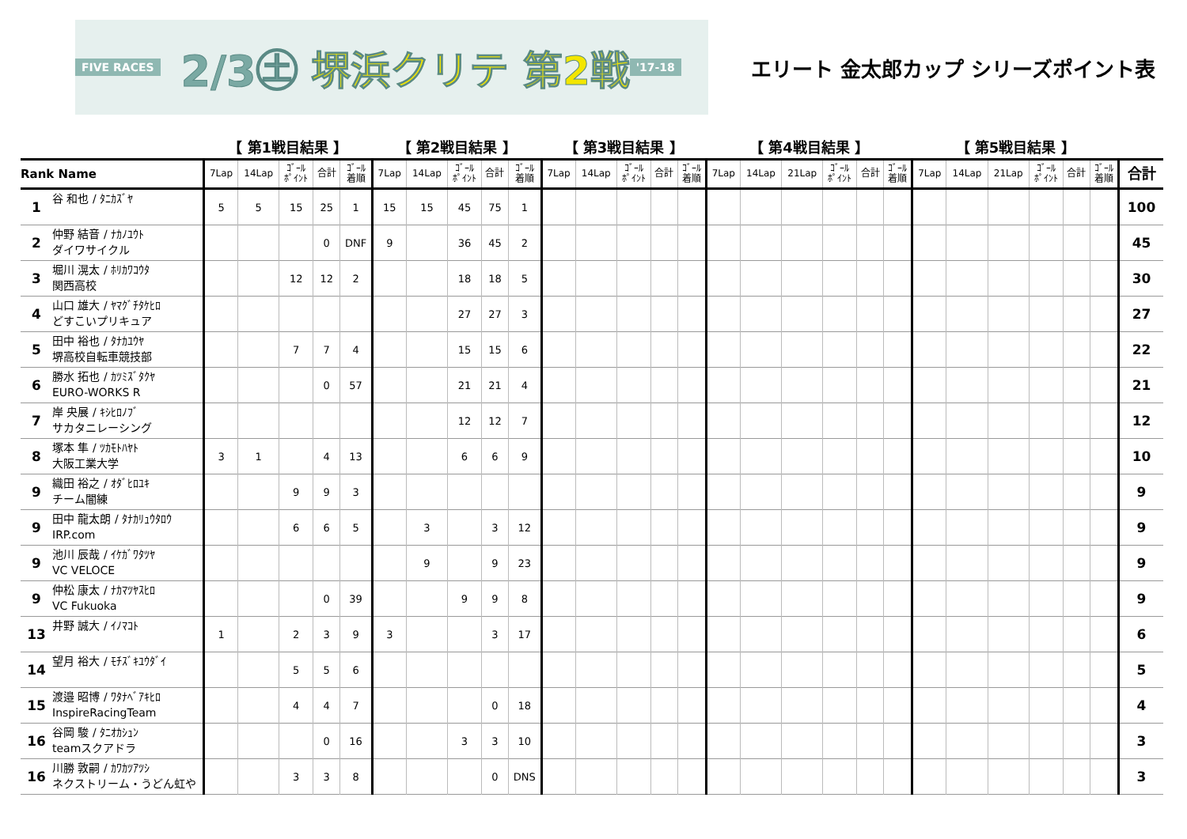FIVE RACES 2/3㊏ 堺浜クリテ 第2戦 '17-18
エリート 金太郎カップ シリーズポイント表
| | | 【 第1戦目結果 】 | | | | | 【 第2戦目結果 】 | | | | | 【 第3戦目結果 】 | | | | | 【 第4戦目結果 】 | | | | | | 【 第5戦目結果 】 | | | | | | |
| Rank Name | | 7Lap | 14Lap | ｺﾞｰﾙ ﾎﾟｲﾝﾄ | 合計 | ｺﾞｰﾙ 着順 | 7Lap | 14Lap | ｺﾞｰﾙ ﾎﾟｲﾝﾄ | 合計 | ｺﾞｰﾙ 着順 | 7Lap | 14Lap | ｺﾞｰﾙ ﾎﾟｲﾝﾄ | 合計 | ｺﾞｰﾙ 着順 | 7Lap | 14Lap | 21Lap | ｺﾞｰﾙ ﾎﾟｲﾝﾄ | 合計 | ｺﾞｰﾙ 着順 | 7Lap | 14Lap | 21Lap | ｺﾞｰﾙ ﾎﾟｲﾝﾄ | 合計 | ｺﾞｰﾙ 着順 | 合計 |
| 1 | 谷 和也 / ﾀﾆｶｽﾞﾔ | 5 | 5 | 15 | 25 | 1 | 15 | 15 | 45 | 75 | 1 | | | | | | | | | | | | | | | | | | 100 |
| 2 | 仲野 結音 / ﾅｶﾉﾕｳﾄ ダイワサイクル | | | | 0 | DNF | 9 | | 36 | 45 | 2 | | | | | | | | | | | | | | | | | | 45 |
| 3 | 堀川 滉太 / ﾎﾘｶﾜｺｳﾀ 関西高校 | | | 12 | 12 | 2 | | | 18 | 18 | 5 | | | | | | | | | | | | | | | | | | 30 |
| 4 | 山口 雄大 / ﾔﾏｸﾞﾁﾀｹﾋﾛ どすこいプリキュア | | | | | | | | 27 | 27 | 3 | | | | | | | | | | | | | | | | | | 27 |
| 5 | 田中 裕也 / ﾀﾅｶﾕｳﾔ 堺高校自転車競技部 | | | 7 | 7 | 4 | | | 15 | 15 | 6 | | | | | | | | | | | | | | | | | | 22 |
| 6 | 勝水 拓也 / ｶﾂﾐｽﾞﾀｸﾔ EURO-WORKS R | | | | 0 | 57 | | | 21 | 21 | 4 | | | | | | | | | | | | | | | | | | 21 |
| 7 | 岸 央展 / ｷｼﾋﾛﾉﾌﾞ サカタニレーシング | | | | | | | | 12 | 12 | 7 | | | | | | | | | | | | | | | | | | 12 |
| 8 | 塚本 隼 / ﾂｶﾓﾄﾊﾔﾄ 大阪工業大学 | 3 | 1 | | 4 | 13 | | | 6 | 6 | 9 | | | | | | | | | | | | | | | | | | 10 |
| 9 | 織田 裕之 / ｵﾀﾞﾋﾛﾕｷ チーム闇練 | | | 9 | 9 | 3 | | | | | | | | | | | | | | | | | | | | | | | 9 |
| 9 | 田中 龍太朗 / ﾀﾅｶﾘｭｳﾀﾛｳ IRP.com | | | 6 | 6 | 5 | | 3 | | 3 | 12 | | | | | | | | | | | | | | | | | | 9 |
| 9 | 池川 辰哉 / ｲｹｶﾞﾜﾀﾂﾔ VC VELOCE | | | | | | | 9 | | 9 | 23 | | | | | | | | | | | | | | | | | | 9 |
| 9 | 仲松 康太 / ﾅｶﾏﾂﾔｽﾋﾛ VC Fukuoka | | | | 0 | 39 | | | 9 | 9 | 8 | | | | | | | | | | | | | | | | | | 9 |
| 13 | 井野 誠大 / ｲﾉﾏｺﾄ | 1 | | 2 | 3 | 9 | 3 | | | 3 | 17 | | | | | | | | | | | | | | | | | | 6 |
| 14 | 望月 裕大 / ﾓﾁｽﾞｷﾕｳﾀﾞｲ | | | 5 | 5 | 6 | | | | | | | | | | | | | | | | | | | | | | | 5 |
| 15 | 渡邉 昭博 / ﾜﾀﾅﾍﾞｱｷﾋﾛ InspireRacingTeam | | | 4 | 4 | 7 | | | | 0 | 18 | | | | | | | | | | | | | | | | | | 4 |
| 16 | 谷岡 駿 / ﾀﾆｵｶｼｭﾝ teamスクアドラ | | | | 0 | 16 | | | 3 | 3 | 10 | | | | | | | | | | | | | | | | | | 3 |
| 16 | 川勝 敦嗣 / ｶﾜｶﾂｱﾂｼ ネクストリーム・うどん虹や | | | 3 | 3 | 8 | | | | 0 | DNS | | | | | | | | | | | | | | | | | | 3 |